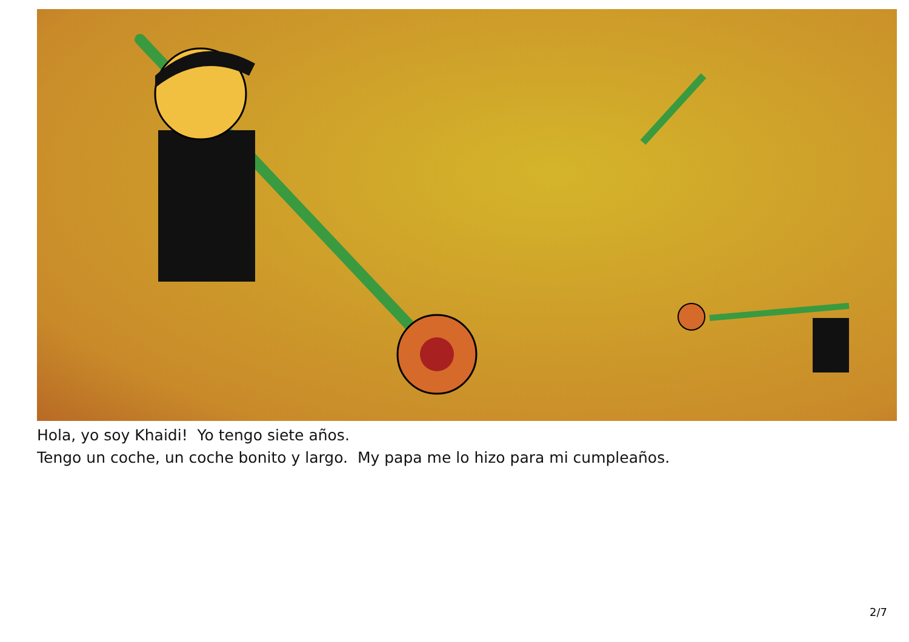Hola, yo soy Khaidi! Yo tengo siete años.
Tengo un coche, un coche bonito y largo. My papa me lo hizo para mi cumpleaños.
2/7